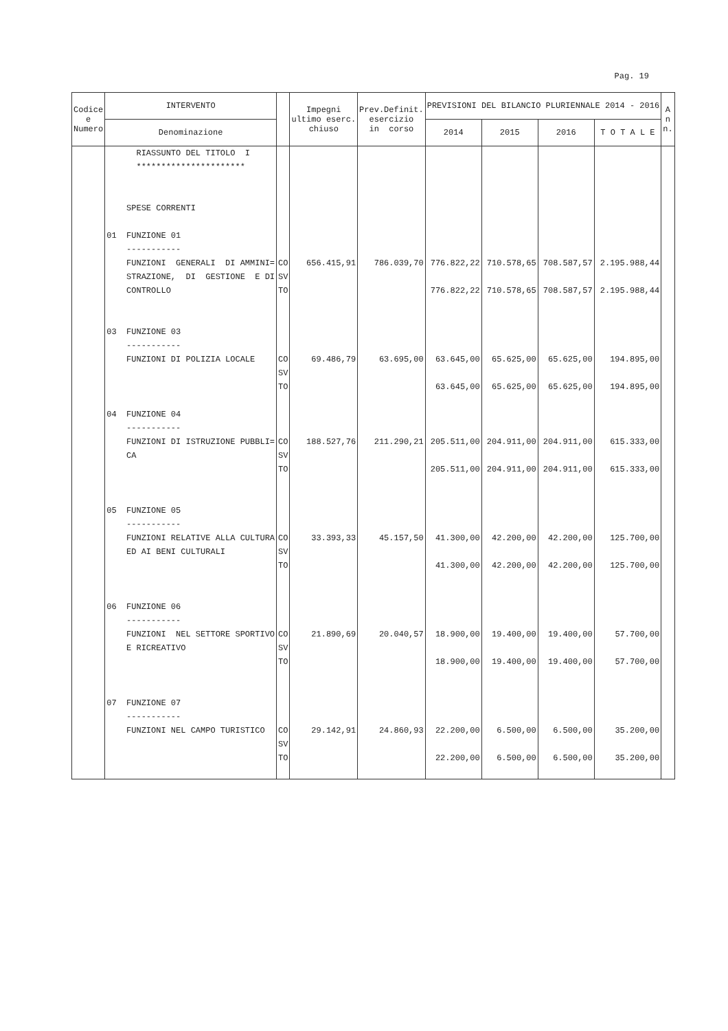Pag. 19
| Codice e Numero | INTERVENTO | | Impegni ultimo eserc. chiuso | Prev.Definit. esercizio in corso | PREVISIONI DEL BILANCIO PLURIENNALE 2014 - 2016 | | | | A n n. |
| --- | --- | --- | --- | --- | --- | --- | --- | --- | --- |
| | Denominazione | | | | 2014 | 2015 | 2016 | T O T A L E | |
| | RIASSUNTO DEL TITOLO I ********************** | | | | | | | | |
| | SPESE CORRENTI | | | | | | | | |
| | 01 FUNZIONE 01 ----------- FUNZIONI GENERALI DI AMMINI= STRAZIONE, DI GESTIONE E DI CONTROLLO | CO SV TO | 656.415,91 | 786.039,70 | 776.822,22 776.822,22 | 710.578,65 710.578,65 | 708.587,57 708.587,57 | 2.195.988,44 2.195.988,44 | |
| | 03 FUNZIONE 03 ----------- FUNZIONI DI POLIZIA LOCALE | CO SV TO | 69.486,79 | 63.695,00 | 63.645,00 63.645,00 | 65.625,00 65.625,00 | 65.625,00 65.625,00 | 194.895,00 194.895,00 | |
| | 04 FUNZIONE 04 ----------- FUNZIONI DI ISTRUZIONE PUBBLI= CA | CO SV TO | 188.527,76 | 211.290,21 | 205.511,00 205.511,00 | 204.911,00 204.911,00 | 204.911,00 204.911,00 | 615.333,00 615.333,00 | |
| | 05 FUNZIONE 05 ----------- FUNZIONI RELATIVE ALLA CULTURA ED AI BENI CULTURALI | CO SV TO | 33.393,33 | 45.157,50 | 41.300,00 41.300,00 | 42.200,00 42.200,00 | 42.200,00 42.200,00 | 125.700,00 125.700,00 | |
| | 06 FUNZIONE 06 ----------- FUNZIONI NEL SETTORE SPORTIVO E RICREATIVO | CO SV TO | 21.890,69 | 20.040,57 | 18.900,00 18.900,00 | 19.400,00 19.400,00 | 19.400,00 19.400,00 | 57.700,00 57.700,00 | |
| | 07 FUNZIONE 07 ----------- FUNZIONI NEL CAMPO TURISTICO | CO SV TO | 29.142,91 | 24.860,93 | 22.200,00 22.200,00 | 6.500,00 6.500,00 | 6.500,00 6.500,00 | 35.200,00 35.200,00 | |